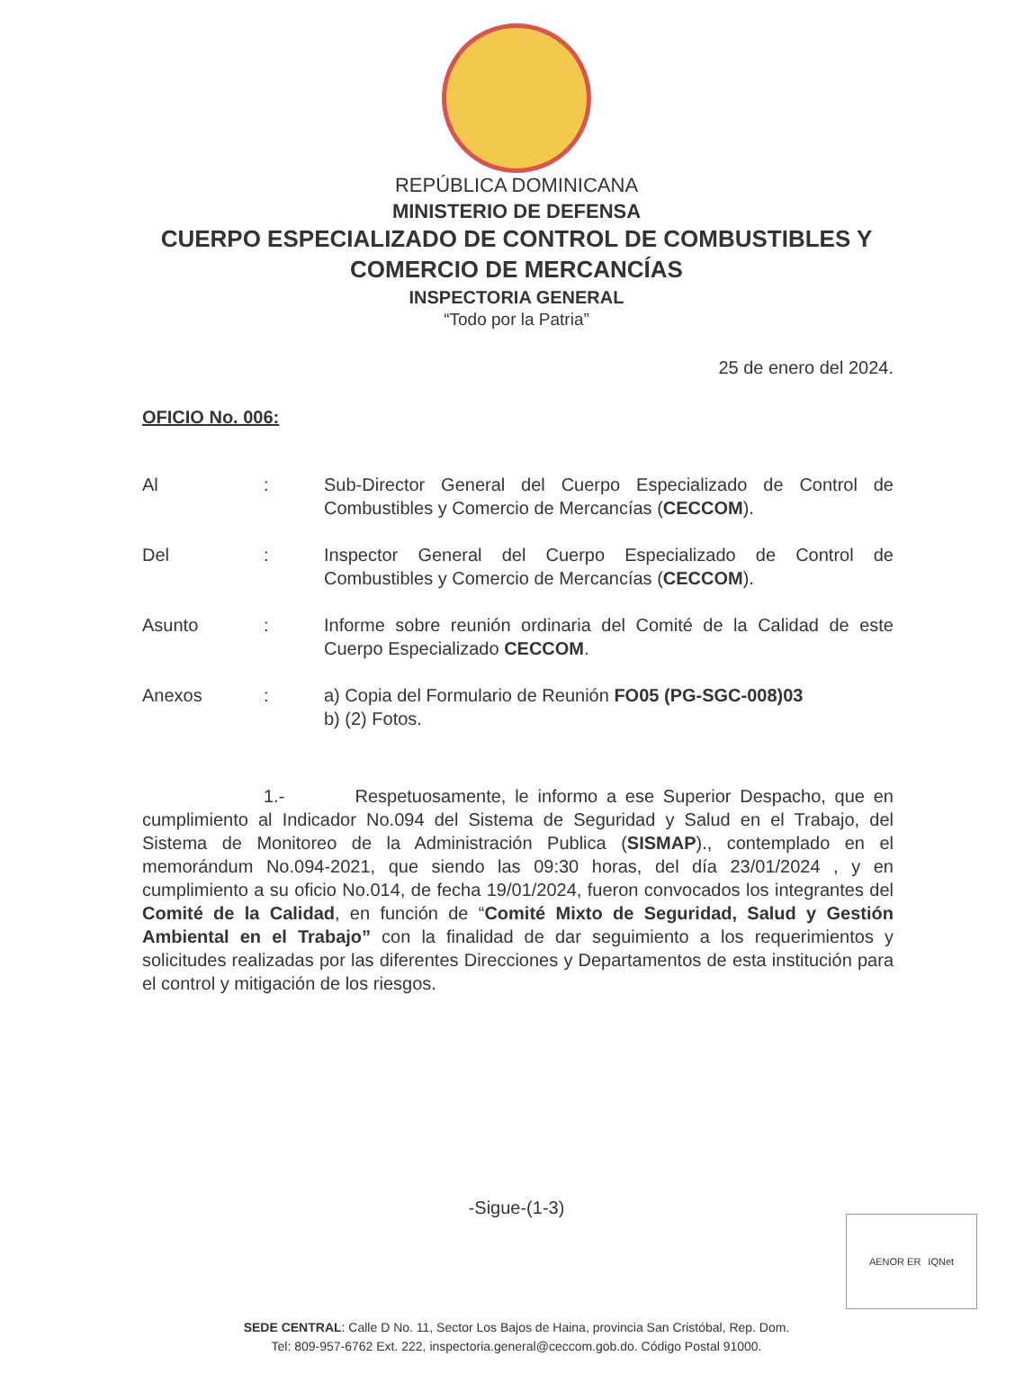REPÚBLICA DOMINICANA
MINISTERIO DE DEFENSA
CUERPO ESPECIALIZADO DE CONTROL DE COMBUSTIBLES Y
COMERCIO DE MERCANCÍAS
INSPECTORIA GENERAL
“Todo por la Patria”
25 de enero del 2024.
OFICIO No. 006:
Al : Sub-Director General del Cuerpo Especializado de Control de Combustibles y Comercio de Mercancías (CECCOM).
Del : Inspector General del Cuerpo Especializado de Control de Combustibles y Comercio de Mercancías (CECCOM).
Asunto : Informe sobre reunión ordinaria del Comité de la Calidad de este Cuerpo Especializado CECCOM.
Anexos : a) Copia del Formulario de Reunión FO05 (PG-SGC-008)03
b) (2) Fotos.
1.- Respetuosamente, le informo a ese Superior Despacho, que en cumplimiento al Indicador No.094 del Sistema de Seguridad y Salud en el Trabajo, del Sistema de Monitoreo de la Administración Publica (SISMAP)., contemplado en el memorándum No.094-2021, que siendo las 09:30 horas, del día 23/01/2024 , y en cumplimiento a su oficio No.014, de fecha 19/01/2024, fueron convocados los integrantes del Comité de la Calidad, en función de “Comité Mixto de Seguridad, Salud y Gestión Ambiental en el Trabajo” con la finalidad de dar seguimiento a los requerimientos y solicitudes realizadas por las diferentes Direcciones y Departamentos de esta institución para el control y mitigación de los riesgos.
-Sigue-(1-3)
AENOR ER IQNet
SEDE CENTRAL: Calle D No. 11, Sector Los Bajos de Haina, provincia San Cristóbal, Rep. Dom.
Tel: 809-957-6762 Ext. 222, inspectoria.general@ceccom.gob.do. Código Postal 91000.